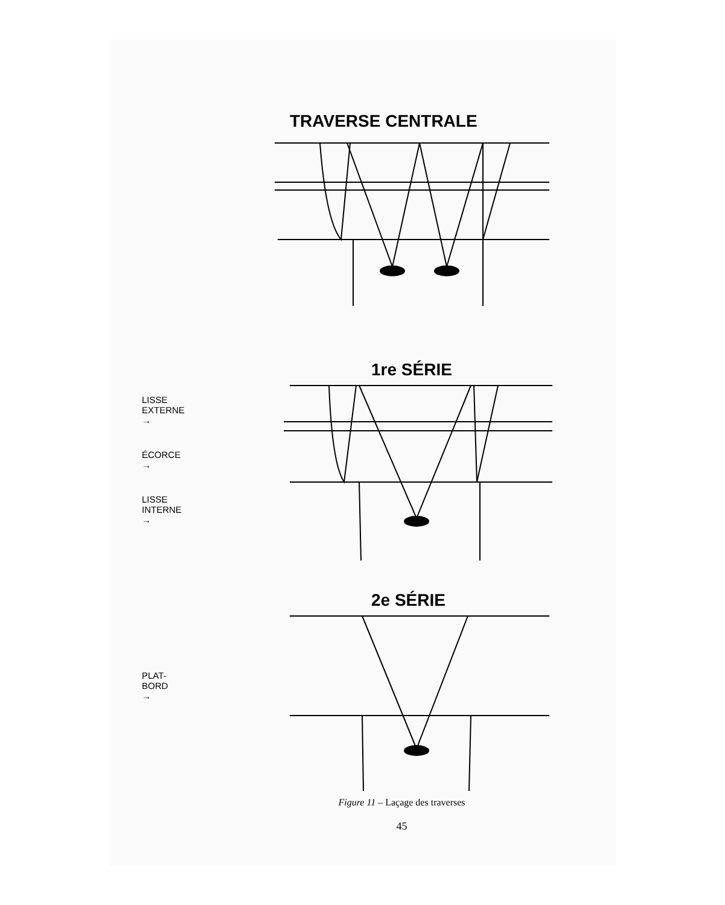TRAVERSE CENTRALE
1re SÉRIE
LISSE EXTERNE →
ÉCORCE →
LISSE INTERNE →
2e SÉRIE
PLAT-BORD →
Figure 11 – Laçage des traverses
45